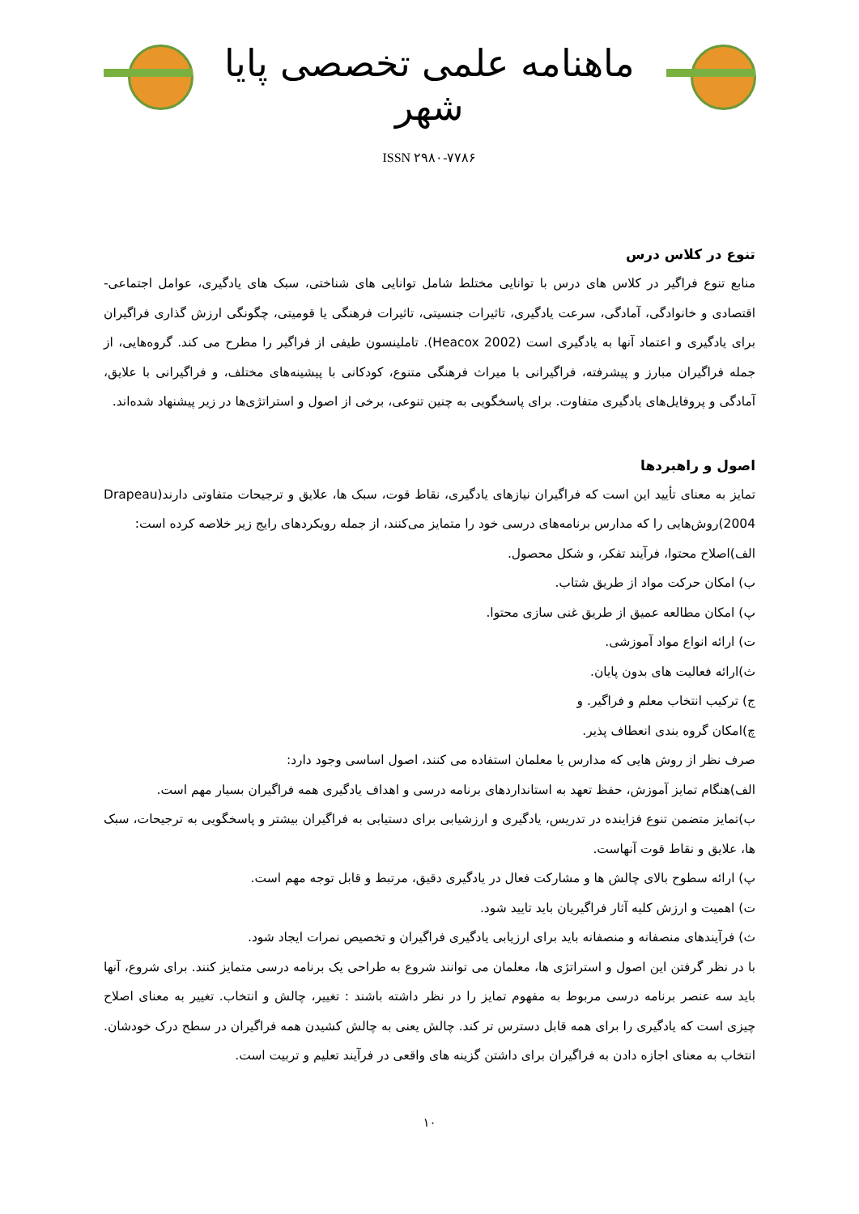ماهنامه علمی تخصصی پایا شهر
ISSN ۲۹۸۰-۷۷۸۶
تنوع در کلاس درس
منابع تنوع فراگیر در کلاس های درس با توانایی مختلط شامل توانایی های شناختی، سبک های یادگیری، عوامل اجتماعی-اقتصادی و خانوادگی، آمادگی، سرعت یادگیری، تاثیرات جنسیتی، تاثیرات فرهنگی یا قومیتی، چگونگی ارزش گذاری فراگیران برای یادگیری و اعتماد آنها به یادگیری است (Heacox 2002). تاملینسون طیفی از فراگیر را مطرح می کند. گروه‌هایی، از جمله فراگیران مبارز و پیشرفته، فراگیرانی با میراث فرهنگی متنوع، کودکانی با پیشینه‌های مختلف، و فراگیرانی با علایق، آمادگی و پروفایل‌های یادگیری متفاوت. برای پاسخگویی به چنین تنوعی، برخی از اصول و استراتژی‌ها در زیر پیشنهاد شده‌اند.
اصول و راهبردها
تمایز به معنای تأیید این است که فراگیران نیازهای یادگیری، نقاط قوت، سبک ها، علایق و ترجیحات متفاوتی دارند(Drapeau 2004)روش‌هایی را که مدارس برنامه‌های درسی خود را متمایز می‌کنند، از جمله رویکردهای رایج زیر خلاصه کرده است:
الف)اصلاح محتوا، فرآیند تفکر، و شکل محصول.
ب) امکان حرکت مواد از طریق شتاب.
پ) امکان مطالعه عمیق از طریق غنی سازی محتوا.
ت) ارائه انواع مواد آموزشی.
ث)ارائه فعالیت های بدون پایان.
ج) ترکیب انتخاب معلم و فراگیر. و
چ)امکان گروه بندی انعطاف پذیر.
صرف نظر از روش هایی که مدارس یا معلمان استفاده می کنند، اصول اساسی وجود دارد:
الف)هنگام تمایز آموزش، حفظ تعهد به استانداردهای برنامه درسی و اهداف یادگیری همه فراگیران بسیار مهم است.
ب)تمایز متضمن تنوع فزاینده در تدریس، یادگیری و ارزشیابی برای دستیابی به فراگیران بیشتر و پاسخگویی به ترجیحات، سبک ها، علایق و نقاط قوت آنهاست.
پ) ارائه سطوح بالای چالش ها و مشارکت فعال در یادگیری دقیق، مرتبط و قابل توجه مهم است.
ت) اهمیت و ارزش کلیه آثار فراگیریان باید تایید شود.
ث) فرآیندهای منصفانه و منصفانه باید برای ارزیابی یادگیری فراگیران و تخصیص نمرات ایجاد شود.
با در نظر گرفتن این اصول و استراتژی ها، معلمان می توانند شروع به طراحی یک برنامه درسی متمایز کنند. برای شروع، آنها باید سه عنصر برنامه درسی مربوط به مفهوم تمایز را در نظر داشته باشند : تغییر، چالش و انتخاب. تغییر به معنای اصلاح چیزی است که یادگیری را برای همه قابل دسترس تر کند. چالش یعنی به چالش کشیدن همه فراگیران در سطح درک خودشان. انتخاب به معنای اجازه دادن به فراگیران برای داشتن گزینه های واقعی در فرآیند تعلیم و تربیت است.
۱۰